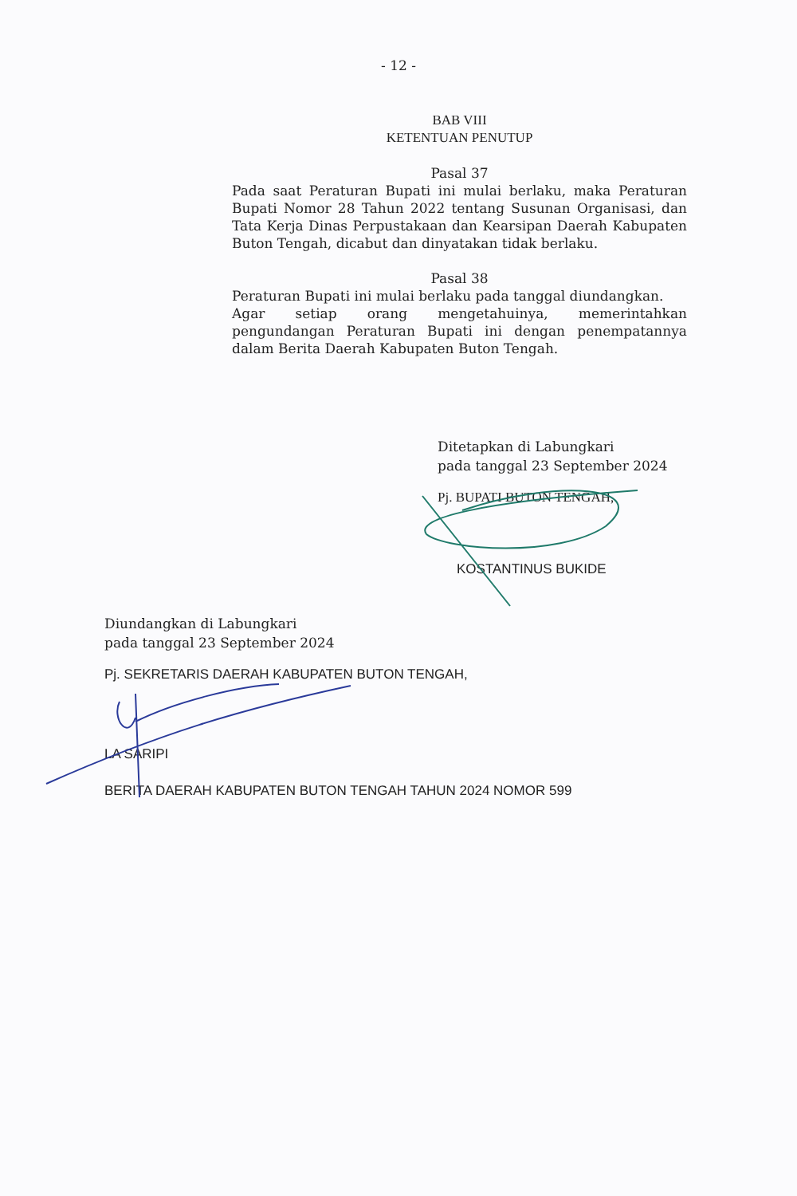- 12 -
BAB VIII
KETENTUAN PENUTUP
Pasal 37
Pada saat Peraturan Bupati ini mulai berlaku, maka Peraturan Bupati Nomor 28 Tahun 2022 tentang Susunan Organisasi, dan Tata Kerja Dinas Perpustakaan dan Kearsipan Daerah Kabupaten Buton Tengah, dicabut dan dinyatakan tidak berlaku.
Pasal 38
Peraturan Bupati ini mulai berlaku pada tanggal diundangkan.
Agar setiap orang mengetahuinya, memerintahkan pengundangan Peraturan Bupati ini dengan penempatannya dalam Berita Daerah Kabupaten Buton Tengah.
Ditetapkan di Labungkari
pada tanggal 23 September 2024
Pj. BUPATI BUTON TENGAH,
KOSTANTINUS BUKIDE
Diundangkan di Labungkari
pada tanggal 23 September 2024
Pj. SEKRETARIS DAERAH KABUPATEN BUTON TENGAH,
LA SARIPI
BERITA DAERAH KABUPATEN BUTON TENGAH TAHUN 2024 NOMOR 599